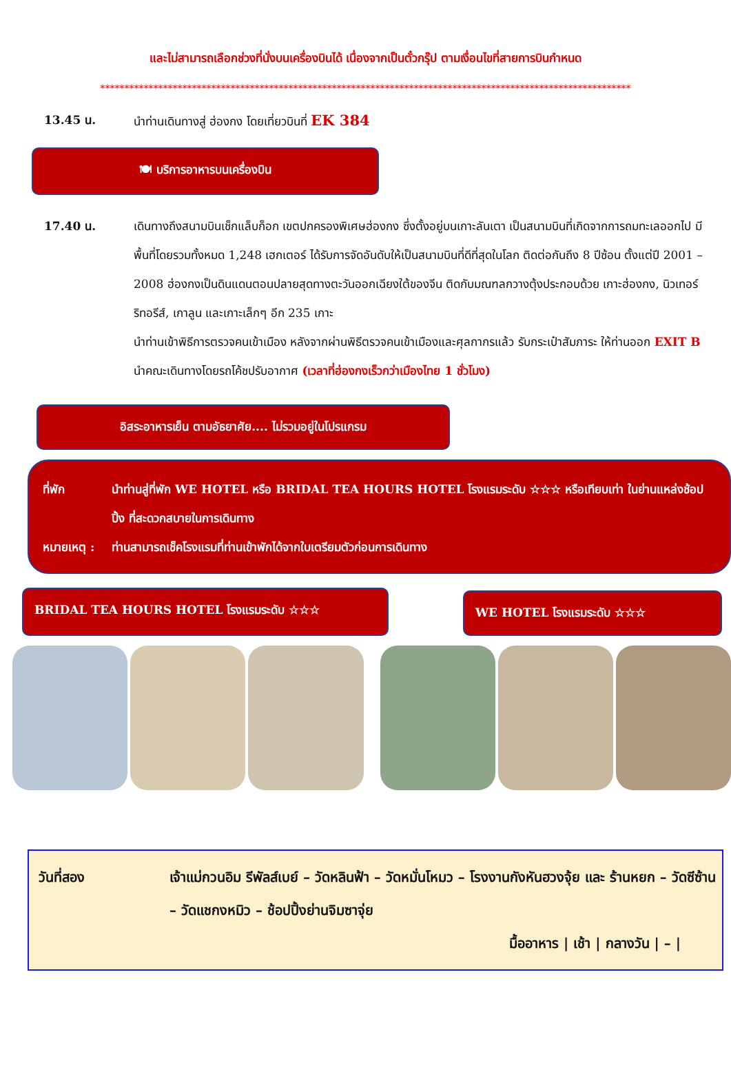และไม่สามารถเลือกช่วงที่นั่งบนเครื่องบินได้ เนื่องจากเป็นตั๋วกรุ๊ป ตามเงื่อนไขที่สายการบินกำหนด
**************************************************************************************************************
13.45 น. นำท่านเดินทางสู่ ฮ่องกง โดยเที่ยวบินที่ EK 384
🍽 บริการอาหารบนเครื่องบิน
17.40 น. เดินทางถึงสนามบินเช็กแล็บก็อก เขตปกครองพิเศษฮ่องกง ซึ่งตั้งอยู่บนเกาะลันเตา เป็นสนามบินที่เกิดจากการถมทะเลออกไป มีพื้นที่โดยรวมทั้งหมด 1,248 เฮกเตอร์ ได้รับการจัดอันดับให้เป็นสนามบินที่ดีที่สุดในโลก ติดต่อกันถึง 8 ปีซ้อน ตั้งแต่ปี 2001 – 2008 ฮ่องกงเป็นดินแดนตอนปลายสุดทางตะวันออกเฉียงใต้ของจีน ติดกับมณฑลกวางตุ้งประกอบด้วย เกาะฮ่องกง, นิวเทอร์ริทอรีส์, เกาลูน และเกาะเล็กๆ อีก 235 เกาะ
นำท่านเข้าพิธีการตรวจคนเข้าเมือง หลังจากผ่านพิธีตรวจคนเข้าเมืองและศุลกากรแล้ว รับกระเป๋าสัมภาระ ให้ท่านออก EXIT B นำคณะเดินทางโดยรถโค้ชปรับอากาศ (เวลาที่ฮ่องกงเร็วกว่าเมืองไทย 1 ชั่วโมง)
อิสระอาหารเย็น ตามอัธยาศัย.... ไม่รวมอยู่ในโปรแกรม
ที่พัก นำท่านสู่ที่พัก WE HOTEL หรือ BRIDAL TEA HOURS HOTEL โรงแรมระดับ ☆☆☆ หรือเทียบเท่า ในย่านแหล่งช้อปปิ้ง ที่สะดวกสบายในการเดินทาง
หมายเหตุ :
ท่านสามารถเช็คโรงแรมที่ท่านเข้าพักได้จากใบเตรียมตัวก่อนการเดินทาง
BRIDAL TEA HOURS HOTEL โรงแรมระดับ ☆☆☆
WE HOTEL โรงแรมระดับ ☆☆☆
วันที่สอง เจ้าแม่กวนอิม รีพัลส์เบย์ – วัดหลินฟ้า – วัดหมั่นโหมว – โรงงานกังหันฮวงจุ้ย และ ร้านหยก – วัดซีซ้าน – วัดแชกงหมิว – ช้อปปิ้งย่านจิมซาจุ่ย
มื้ออาหาร | เช้า | กลางวัน | – |